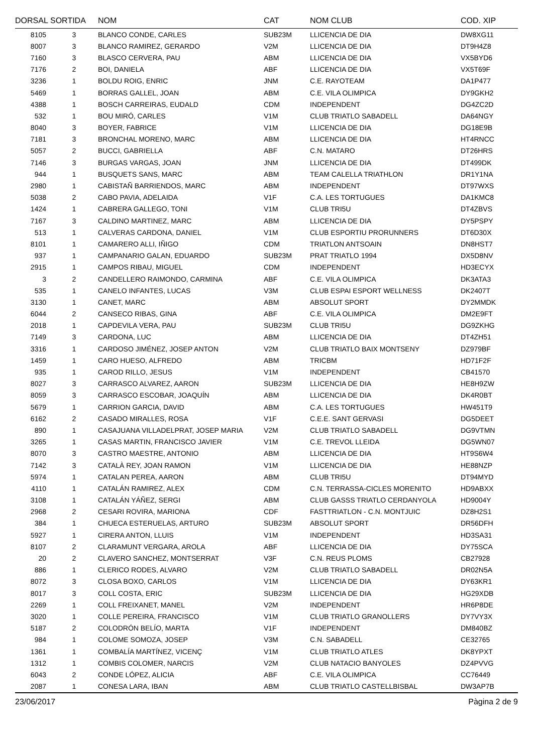| DORSAL | SORTIDA | NOM | CAT | NOM CLUB | COD. XIP |
| --- | --- | --- | --- | --- | --- |
| 8105 | 3 | BLANCO CONDE, CARLES | SUB23M | LLICENCIA DE DIA | DW8XG11 |
| 8007 | 3 | BLANCO RAMIREZ, GERARDO | V2M | LLICENCIA DE DIA | DT9H4Z8 |
| 7160 | 3 | BLASCO CERVERA, PAU | ABM | LLICENCIA DE DIA | VX5BYD6 |
| 7176 | 2 | BOI, DANIELA | ABF | LLICENCIA DE DIA | VX5T69F |
| 3236 | 1 | BOLDU ROIG, ENRIC | JNM | C.E. RAYOTEAM | DA1P477 |
| 5469 | 1 | BORRAS GALLEL, JOAN | ABM | C.E. VILA OLIMPICA | DY9GKH2 |
| 4388 | 1 | BOSCH CARREIRAS, EUDALD | CDM | INDEPENDENT | DG4ZC2D |
| 532 | 1 | BOU MIRÓ, CARLES | V1M | CLUB TRIATLO SABADELL | DA64NGY |
| 8040 | 3 | BOYER, FABRICE | V1M | LLICENCIA DE DIA | DG18E9B |
| 7181 | 3 | BRONCHAL MORENO, MARC | ABM | LLICENCIA DE DIA | HT4RNCC |
| 5057 | 2 | BUCCI, GABRIELLA | ABF | C.N. MATARO | DT26HRS |
| 7146 | 3 | BURGAS VARGAS, JOAN | JNM | LLICENCIA DE DIA | DT499DK |
| 944 | 1 | BUSQUETS SANS, MARC | ABM | TEAM CALELLA TRIATHLON | DR1Y1NA |
| 2980 | 1 | CABISTAÑ BARRIENDOS, MARC | ABM | INDEPENDENT | DT97WXS |
| 5038 | 2 | CABO PAVIA, ADELAIDA | V1F | C.A. LES TORTUGUES | DA1KMC8 |
| 1424 | 1 | CABRERA GALLEGO, TONI | V1M | CLUB TRI5U | DT4ZBVS |
| 7167 | 3 | CALDINO MARTINEZ, MARC | ABM | LLICENCIA DE DIA | DY5PSPY |
| 513 | 1 | CALVERAS CARDONA, DANIEL | V1M | CLUB ESPORTIU PRORUNNERS | DT6D30X |
| 8101 | 1 | CAMARERO ALLI, IÑIGO | CDM | TRIATLON ANTSOAIN | DN8HST7 |
| 937 | 1 | CAMPANARIO GALAN, EDUARDO | SUB23M | PRAT TRIATLO 1994 | DX5D8NV |
| 2915 | 1 | CAMPOS RIBAU, MIGUEL | CDM | INDEPENDENT | HD3ECYX |
| 3 | 2 | CANDELLERO RAIMONDO, CARMINA | ABF | C.E. VILA OLIMPICA | DK3ATA3 |
| 535 | 1 | CANELO INFANTES, LUCAS | V3M | CLUB ESPAI ESPORT WELLNESS | DK2407T |
| 3130 | 1 | CANET, MARC | ABM | ABSOLUT SPORT | DY2MMDK |
| 6044 | 2 | CANSECO RIBAS, GINA | ABF | C.E. VILA OLIMPICA | DM2E9FT |
| 2018 | 1 | CAPDEVILA VERA, PAU | SUB23M | CLUB TRI5U | DG9ZKHG |
| 7149 | 3 | CARDONA, LUC | ABM | LLICENCIA DE DIA | DT4ZH51 |
| 3316 | 1 | CARDOSO JIMÉNEZ, JOSEP ANTON | V2M | CLUB TRIATLO BAIX MONTSENY | DZ979BF |
| 1459 | 1 | CARO HUESO, ALFREDO | ABM | TRICBM | HD71F2F |
| 935 | 1 | CAROD RILLO, JESUS | V1M | INDEPENDENT | CB41570 |
| 8027 | 3 | CARRASCO ALVAREZ, AARON | SUB23M | LLICENCIA DE DIA | HE8H9ZW |
| 8059 | 3 | CARRASCO ESCOBAR, JOAQUÍN | ABM | LLICENCIA DE DIA | DK4R0BT |
| 5679 | 1 | CARRION GARCIA, DAVID | ABM | C.A. LES TORTUGUES | HW451T9 |
| 6162 | 2 | CASADO MIRALLES, ROSA | V1F | C.E.E. SANT GERVASI | DG5DEET |
| 890 | 1 | CASAJUANA VILLADELPRAT, JOSEP MARIA | V2M | CLUB TRIATLO SABADELL | DG9VTMN |
| 3265 | 1 | CASAS MARTIN, FRANCISCO JAVIER | V1M | C.E. TREVOL LLEIDA | DG5WN07 |
| 8070 | 3 | CASTRO MAESTRE, ANTONIO | ABM | LLICENCIA DE DIA | HT9S6W4 |
| 7142 | 3 | CATALÀ REY, JOAN RAMON | V1M | LLICENCIA DE DIA | HE88NZP |
| 5974 | 1 | CATALAN PEREA, AARON | ABM | CLUB TRI5U | DT94MYD |
| 4110 | 1 | CATALÁN RAMIREZ, ALEX | CDM | C.N. TERRASSA-CICLES MORENITO | HD9ABXX |
| 3108 | 1 | CATALÁN YÁÑEZ, SERGI | ABM | CLUB GASSS TRIATLO CERDANYOLA | HD9004Y |
| 2968 | 2 | CESARI ROVIRA, MARIONA | CDF | FASTTRIATLON - C.N. MONTJUIC | DZ8H2S1 |
| 384 | 1 | CHUECA ESTERUELAS, ARTURO | SUB23M | ABSOLUT SPORT | DR56DFH |
| 5927 | 1 | CIRERA ANTON, LLUIS | V1M | INDEPENDENT | HD3SA31 |
| 8107 | 2 | CLARAMUNT VERGARA, AROLA | ABF | LLICENCIA DE DIA | DY75SCA |
| 20 | 2 | CLAVERO SANCHEZ, MONTSERRAT | V3F | C.N. REUS PLOMS | CB27928 |
| 886 | 1 | CLERICO RODES, ALVARO | V2M | CLUB TRIATLO SABADELL | DR02N5A |
| 8072 | 3 | CLOSA BOXO, CARLOS | V1M | LLICENCIA DE DIA | DY63KR1 |
| 8017 | 3 | COLL COSTA, ERIC | SUB23M | LLICENCIA DE DIA | HG29XDB |
| 2269 | 1 | COLL FREIXANET, MANEL | V2M | INDEPENDENT | HR6P8DE |
| 3020 | 1 | COLLE PEREIRA, FRANCISCO | V1M | CLUB TRIATLO GRANOLLERS | DY7VY3X |
| 5187 | 2 | COLODRÓN BELÍO, MARTA | V1F | INDEPENDENT | DM840BZ |
| 984 | 1 | COLOME SOMOZA, JOSEP | V3M | C.N. SABADELL | CE32765 |
| 1361 | 1 | COMBALÍA MARTÍNEZ, VICENÇ | V1M | CLUB TRIATLO ATLES | DK8YPXT |
| 1312 | 1 | COMBIS COLOMER, NARCIS | V2M | CLUB NATACIO BANYOLES | DZ4PVVG |
| 6043 | 2 | CONDE LÓPEZ, ALICIA | ABF | C.E. VILA OLIMPICA | CC76449 |
| 2087 | 1 | CONESA LARA, IBAN | ABM | CLUB TRIATLO CASTELLBISBAL | DW3AP7B |
23/06/2017 Pàgina 2 de 9